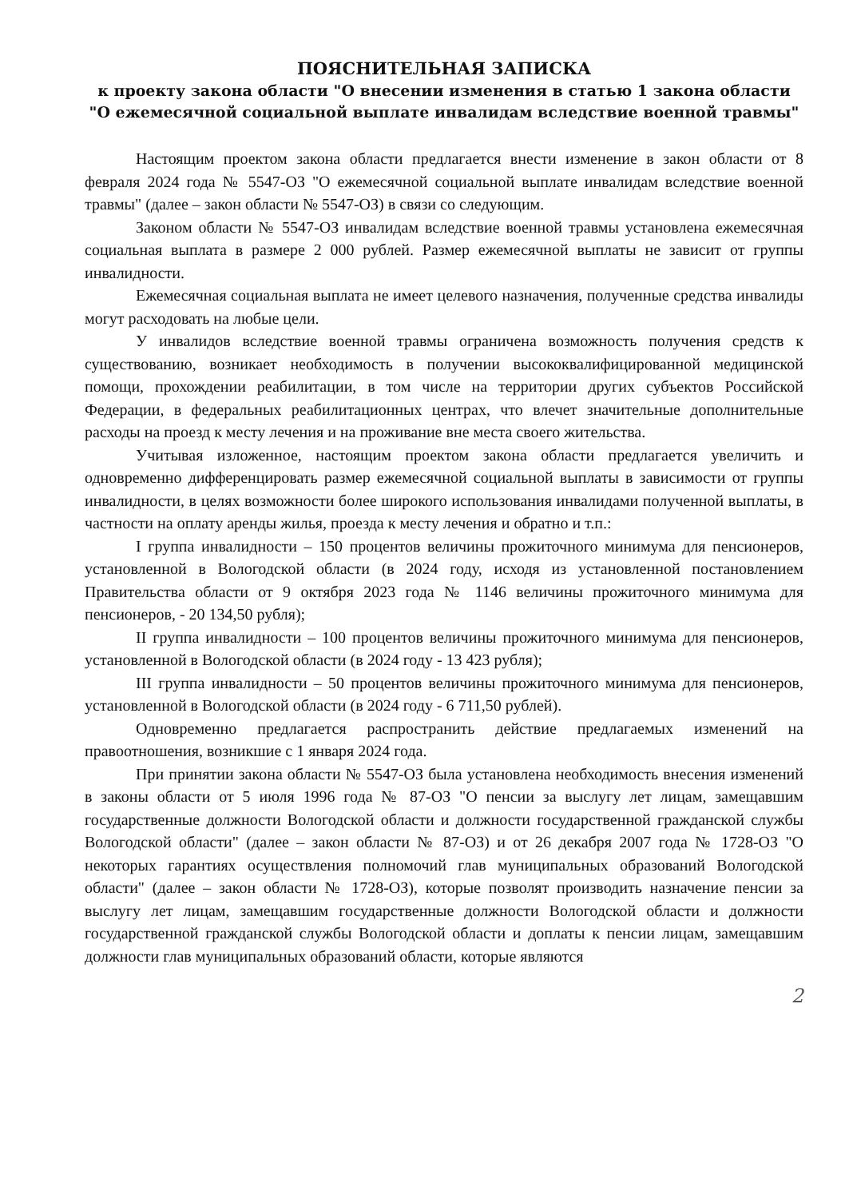ПОЯСНИТЕЛЬНАЯ ЗАПИСКА
к проекту закона области "О внесении изменения в статью 1 закона области "О ежемесячной социальной выплате инвалидам вследствие военной травмы"
Настоящим проектом закона области предлагается внести изменение в закон области от 8 февраля 2024 года № 5547-ОЗ "О ежемесячной социальной выплате инвалидам вследствие военной травмы" (далее – закон области № 5547-ОЗ) в связи со следующим.
Законом области № 5547-ОЗ инвалидам вследствие военной травмы установлена ежемесячная социальная выплата в размере 2 000 рублей. Размер ежемесячной выплаты не зависит от группы инвалидности.
Ежемесячная социальная выплата не имеет целевого назначения, полученные средства инвалиды могут расходовать на любые цели.
У инвалидов вследствие военной травмы ограничена возможность получения средств к существованию, возникает необходимость в получении высококвалифицированной медицинской помощи, прохождении реабилитации, в том числе на территории других субъектов Российской Федерации, в федеральных реабилитационных центрах, что влечет значительные дополнительные расходы на проезд к месту лечения и на проживание вне места своего жительства.
Учитывая изложенное, настоящим проектом закона области предлагается увеличить и одновременно дифференцировать размер ежемесячной социальной выплаты в зависимости от группы инвалидности, в целях возможности более широкого использования инвалидами полученной выплаты, в частности на оплату аренды жилья, проезда к месту лечения и обратно и т.п.:
I группа инвалидности – 150 процентов величины прожиточного минимума для пенсионеров, установленной в Вологодской области (в 2024 году, исходя из установленной постановлением Правительства области от 9 октября 2023 года № 1146 величины прожиточного минимума для пенсионеров, - 20 134,50 рубля);
II группа инвалидности – 100 процентов величины прожиточного минимума для пенсионеров, установленной в Вологодской области (в 2024 году - 13 423 рубля);
III группа инвалидности – 50 процентов величины прожиточного минимума для пенсионеров, установленной в Вологодской области (в 2024 году - 6 711,50 рублей).
Одновременно предлагается распространить действие предлагаемых изменений на правоотношения, возникшие с 1 января 2024 года.
При принятии закона области № 5547-ОЗ была установлена необходимость внесения изменений в законы области от 5 июля 1996 года № 87-ОЗ "О пенсии за выслугу лет лицам, замещавшим государственные должности Вологодской области и должности государственной гражданской службы Вологодской области" (далее – закон области № 87-ОЗ) и от 26 декабря 2007 года № 1728-ОЗ "О некоторых гарантиях осуществления полномочий глав муниципальных образований Вологодской области" (далее – закон области № 1728-ОЗ), которые позволят производить назначение пенсии за выслугу лет лицам, замещавшим государственные должности Вологодской области и должности государственной гражданской службы Вологодской области и доплаты к пенсии лицам, замещавшим должности глав муниципальных образований области, которые являются
2